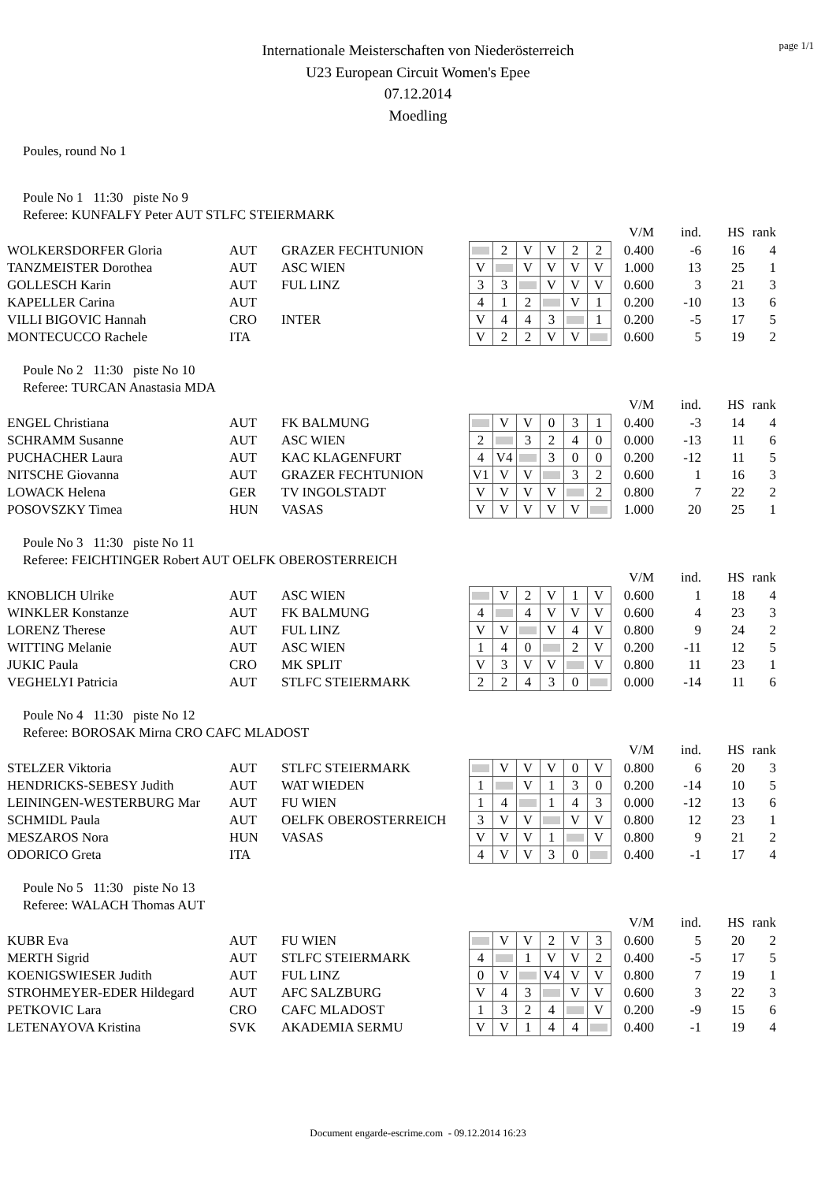page 1/1
Internationale Meisterschaften von Niederösterreich
U23 European Circuit Women's Epee
07.12.2014
Moedling
Poules, round No 1
Poule No 1 11:30 piste No 9
Referee: KUNFALFY Peter AUT STLFC STEIERMARK
| | | | | | | | | | V/M | ind. | HS | rank |
| WOLKERSDORFER Gloria | AUT | GRAZER FECHTUNION | | 2 | V | V | 2 | 2 | 0.400 | -6 | 16 | 4 |
| TANZMEISTER Dorothea | AUT | ASC WIEN | V | | V | V | V | V | 1.000 | 13 | 25 | 1 |
| GOLLESCH Karin | AUT | FUL LINZ | 3 | 3 | | V | V | V | 0.600 | 3 | 21 | 3 |
| KAPELLER Carina | AUT | | 4 | 1 | 2 | | V | 1 | 0.200 | -10 | 13 | 6 |
| VILLI BIGOVIC Hannah | CRO | INTER | V | 4 | 4 | 3 | | 1 | 0.200 | -5 | 17 | 5 |
| MONTECUCCO Rachele | ITA | | V | 2 | 2 | V | V | | 0.600 | 5 | 19 | 2 |
Poule No 2 11:30 piste No 10
Referee: TURCAN Anastasia MDA
| | | | | | | | | | V/M | ind. | HS | rank |
| ENGEL Christiana | AUT | FK BALMUNG | | V | V | 0 | 3 | 1 | 0.400 | -3 | 14 | 4 |
| SCHRAMM Susanne | AUT | ASC WIEN | 2 | | 3 | 2 | 4 | 0 | 0.000 | -13 | 11 | 6 |
| PUCHACHER Laura | AUT | KAC KLAGENFURT | 4 | V4 | | 3 | 0 | 0 | 0.200 | -12 | 11 | 5 |
| NITSCHE Giovanna | AUT | GRAZER FECHTUNION | V1 | V | V | | 3 | 2 | 0.600 | 1 | 16 | 3 |
| LOWACK Helena | GER | TV INGOLSTADT | V | V | V | V | | 2 | 0.800 | 7 | 22 | 2 |
| POSOVSZKY Timea | HUN | VASAS | V | V | V | V | V | | 1.000 | 20 | 25 | 1 |
Poule No 3 11:30 piste No 11
Referee: FEICHTINGER Robert AUT OELFK OBEROSTERREICH
| | | | | | | | | | V/M | ind. | HS | rank |
| KNOBLICH Ulrike | AUT | ASC WIEN | | V | 2 | V | 1 | V | 0.600 | 1 | 18 | 4 |
| WINKLER Konstanze | AUT | FK BALMUNG | 4 | | 4 | V | V | V | 0.600 | 4 | 23 | 3 |
| LORENZ Therese | AUT | FUL LINZ | V | V | | V | 4 | V | 0.800 | 9 | 24 | 2 |
| WITTING Melanie | AUT | ASC WIEN | 1 | 4 | 0 | | 2 | V | 0.200 | -11 | 12 | 5 |
| JUKIC Paula | CRO | MK SPLIT | V | 3 | V | V | | V | 0.800 | 11 | 23 | 1 |
| VEGHELYI Patricia | AUT | STLFC STEIERMARK | 2 | 2 | 4 | 3 | 0 | | 0.000 | -14 | 11 | 6 |
Poule No 4 11:30 piste No 12
Referee: BOROSAK Mirna CRO CAFC MLADOST
| | | | | | | | | | V/M | ind. | HS | rank |
| STELZER Viktoria | AUT | STLFC STEIERMARK | | V | V | V | 0 | V | 0.800 | 6 | 20 | 3 |
| HENDRICKS-SEBESY Judith | AUT | WAT WIEDEN | 1 | | V | 1 | 3 | 0 | 0.200 | -14 | 10 | 5 |
| LEININGEN-WESTERBURG Mar | AUT | FU WIEN | 1 | 4 | | 1 | 4 | 3 | 0.000 | -12 | 13 | 6 |
| SCHMIDL Paula | AUT | OELFK OBEROSTERREICH | 3 | V | V | | V | V | 0.800 | 12 | 23 | 1 |
| MESZAROS Nora | HUN | VASAS | V | V | V | 1 | | V | 0.800 | 9 | 21 | 2 |
| ODORICO Greta | ITA | | 4 | V | V | 3 | 0 | | 0.400 | -1 | 17 | 4 |
Poule No 5 11:30 piste No 13
Referee: WALACH Thomas AUT
| | | | | | | | | | V/M | ind. | HS | rank |
| KUBR Eva | AUT | FU WIEN | | V | V | 2 | V | 3 | 0.600 | 5 | 20 | 2 |
| MERTH Sigrid | AUT | STLFC STEIERMARK | 4 | | 1 | V | V | 2 | 0.400 | -5 | 17 | 5 |
| KOENIGSWIESER Judith | AUT | FUL LINZ | 0 | V | | V4 | V | V | 0.800 | 7 | 19 | 1 |
| STROHMEYER-EDER Hildegard | AUT | AFC SALZBURG | V | 4 | 3 | | V | V | 0.600 | 3 | 22 | 3 |
| PETKOVIC Lara | CRO | CAFC MLADOST | 1 | 3 | 2 | 4 | | V | 0.200 | -9 | 15 | 6 |
| LETENAYOVA Kristina | SVK | AKADEMIA SERMU | V | V | 1 | 4 | 4 | | 0.400 | -1 | 19 | 4 |
Document engarde-escrime.com - 09.12.2014 16:23